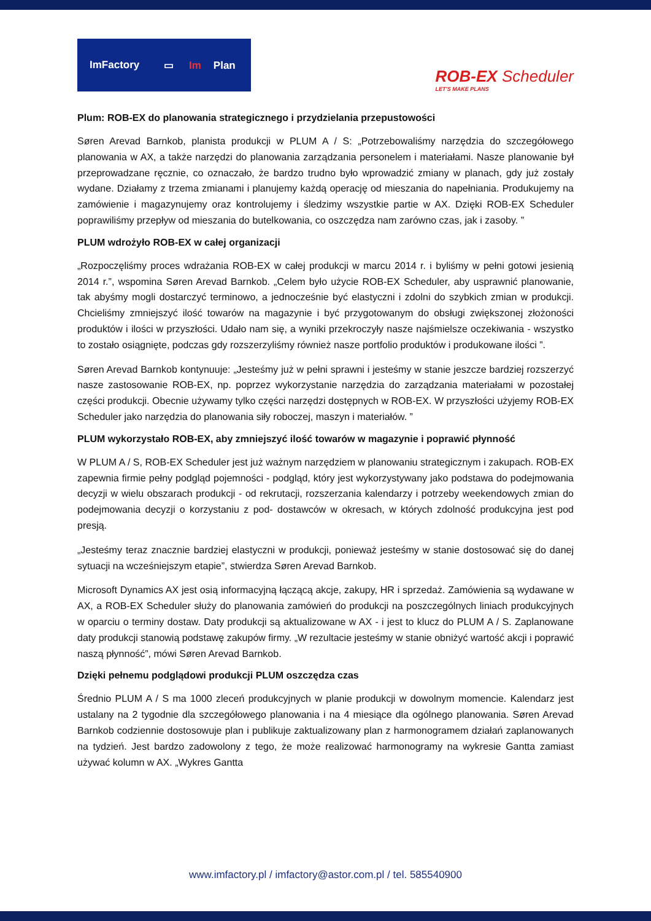ImFactory ▭ Im Plan
ROB-EX Scheduler
LET'S MAKE PLANS
Plum: ROB-EX do planowania strategicznego i przydzielania przepustowości
Søren Arevad Barnkob, planista produkcji w PLUM A / S: „Potrzebowaliśmy narzędzia do szczegółowego planowania w AX, a także narzędzi do planowania zarządzania personelem i materiałami. Nasze planowanie był przeprowadzane ręcznie, co oznaczało, że bardzo trudno było wprowadzić zmiany w planach, gdy już zostały wydane. Działamy z trzema zmianami i planujemy każdą operację od mieszania do napełniania. Produkujemy na zamówienie i magazynujemy oraz kontrolujemy i śledzimy wszystkie partie w AX. Dzięki ROB-EX Scheduler poprawiliśmy przepływ od mieszania do butelkowania, co oszczędza nam zarówno czas, jak i zasoby. ”
PLUM wdrożyło ROB-EX w całej organizacji
„Rozpoczęliśmy proces wdrażania ROB-EX w całej produkcji w marcu 2014 r. i byliśmy w pełni gotowi jesienią 2014 r.”, wspomina Søren Arevad Barnkob. „Celem było użycie ROB-EX Scheduler, aby usprawnić planowanie, tak abyśmy mogli dostarczyć terminowo, a jednocześnie być elastyczni i zdolni do szybkich zmian w produkcji. Chcieliśmy zmniejszyć ilość towarów na magazynie i być przygotowanym do obsługi zwiększonej złożoności produktów i ilości w przyszłości. Udało nam się, a wyniki przekroczyły nasze najśmielsze oczekiwania - wszystko to zostało osiągnięte, podczas gdy rozszerzyliśmy również nasze portfolio produktów i produkowane ilości ”.
Søren Arevad Barnkob kontynuuje: „Jesteśmy już w pełni sprawni i jesteśmy w stanie jeszcze bardziej rozszerzyć nasze zastosowanie ROB-EX, np. poprzez wykorzystanie narzędzia do zarządzania materiałami w pozostałej części produkcji. Obecnie używamy tylko części narzędzi dostępnych w ROB-EX. W przyszłości użyjemy ROB-EX Scheduler jako narzędzia do planowania siły roboczej, maszyn i materiałów. ”
PLUM wykorzystało ROB-EX, aby zmniejszyć ilość towarów w magazynie i poprawić płynność
W PLUM A / S, ROB-EX Scheduler jest już ważnym narzędziem w planowaniu strategicznym i zakupach. ROB-EX zapewnia firmie pełny podgląd pojemności - podgląd, który jest wykorzystywany jako podstawa do podejmowania decyzji w wielu obszarach produkcji - od rekrutacji, rozszerzania kalendarzy i potrzeby weekendowych zmian do podejmowania decyzji o korzystaniu z pod- dostawców w okresach, w których zdolność produkcyjna jest pod presją.
„Jesteśmy teraz znacznie bardziej elastyczni w produkcji, ponieważ jesteśmy w stanie dostosować się do danej sytuacji na wcześniejszym etapie”, stwierdza Søren Arevad Barnkob.
Microsoft Dynamics AX jest osią informacyjną łączącą akcje, zakupy, HR i sprzedaż. Zamówienia są wydawane w AX, a ROB-EX Scheduler służy do planowania zamówień do produkcji na poszczególnych liniach produkcyjnych w oparciu o terminy dostaw. Daty produkcji są aktualizowane w AX - i jest to klucz do PLUM A / S. Zaplanowane daty produkcji stanowią podstawę zakupów firmy. „W rezultacie jesteśmy w stanie obniżyć wartość akcji i poprawić naszą płynność”, mówi Søren Arevad Barnkob.
Dzięki pełnemu podglądowi produkcji PLUM oszczędza czas
Średnio PLUM A / S ma 1000 zleceń produkcyjnych w planie produkcji w dowolnym momencie. Kalendarz jest ustalany na 2 tygodnie dla szczegółowego planowania i na 4 miesiące dla ogólnego planowania. Søren Arevad Barnkob codziennie dostosowuje plan i publikuje zaktualizowany plan z harmonogramem działań zaplanowanych na tydzień. Jest bardzo zadowolony z tego, że może realizować harmonogramy na wykresie Gantta zamiast używać kolumn w AX. „Wykres Gantta
www.imfactory.pl / imfactory@astor.com.pl / tel. 585540900